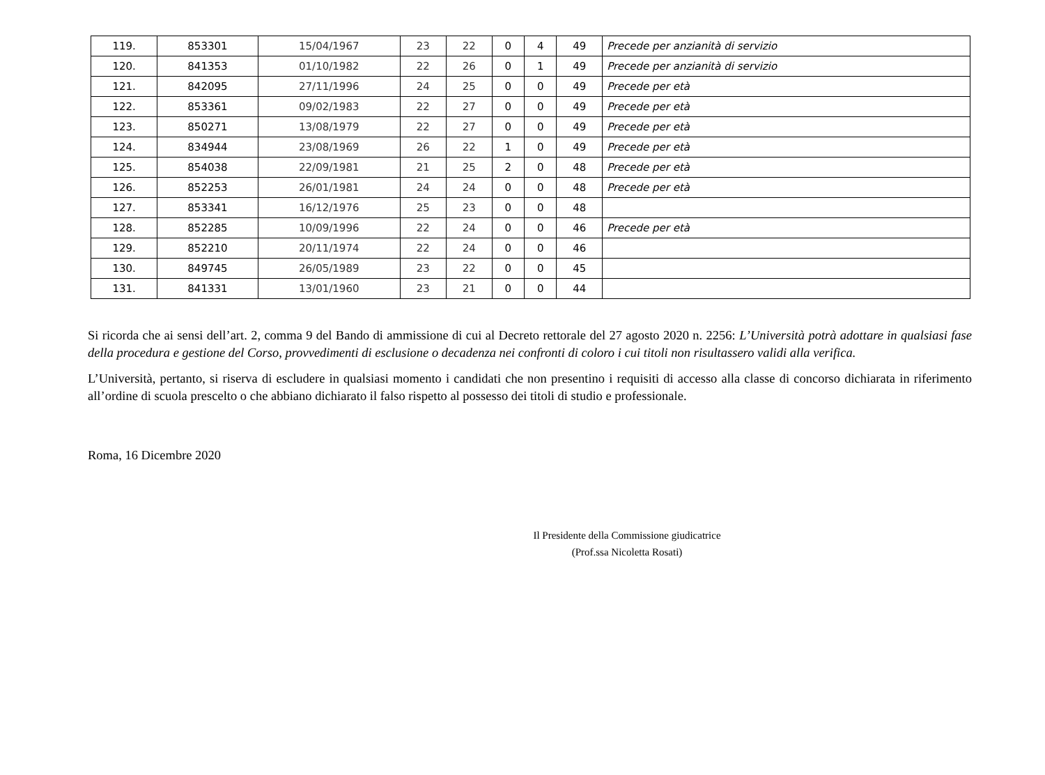| 119. | 853301 | 15/04/1967 | 23 | 22 | 0 | 4 | 49 | Precede per anzianità di servizio |
| 120. | 841353 | 01/10/1982 | 22 | 26 | 0 | 1 | 49 | Precede per anzianità di servizio |
| 121. | 842095 | 27/11/1996 | 24 | 25 | 0 | 0 | 49 | Precede per età |
| 122. | 853361 | 09/02/1983 | 22 | 27 | 0 | 0 | 49 | Precede per età |
| 123. | 850271 | 13/08/1979 | 22 | 27 | 0 | 0 | 49 | Precede per età |
| 124. | 834944 | 23/08/1969 | 26 | 22 | 1 | 0 | 49 | Precede per età |
| 125. | 854038 | 22/09/1981 | 21 | 25 | 2 | 0 | 48 | Precede per età |
| 126. | 852253 | 26/01/1981 | 24 | 24 | 0 | 0 | 48 | Precede per età |
| 127. | 853341 | 16/12/1976 | 25 | 23 | 0 | 0 | 48 | |
| 128. | 852285 | 10/09/1996 | 22 | 24 | 0 | 0 | 46 | Precede per età |
| 129. | 852210 | 20/11/1974 | 22 | 24 | 0 | 0 | 46 | |
| 130. | 849745 | 26/05/1989 | 23 | 22 | 0 | 0 | 45 | |
| 131. | 841331 | 13/01/1960 | 23 | 21 | 0 | 0 | 44 | |
Si ricorda che ai sensi dell’art. 2, comma 9 del Bando di ammissione di cui al Decreto rettorale del 27 agosto 2020 n. 2256: L’Università potrà adottare in qualsiasi fase della procedura e gestione del Corso, provvedimenti di esclusione o decadenza nei confronti di coloro i cui titoli non risultassero validi alla verifica.
L’Università, pertanto, si riserva di escludere in qualsiasi momento i candidati che non presentino i requisiti di accesso alla classe di concorso dichiarata in riferimento all’ordine di scuola prescelto o che abbiano dichiarato il falso rispetto al possesso dei titoli di studio e professionale.
Roma, 16 Dicembre 2020
Il Presidente della Commissione giudicatrice
(Prof.ssa Nicoletta Rosati)